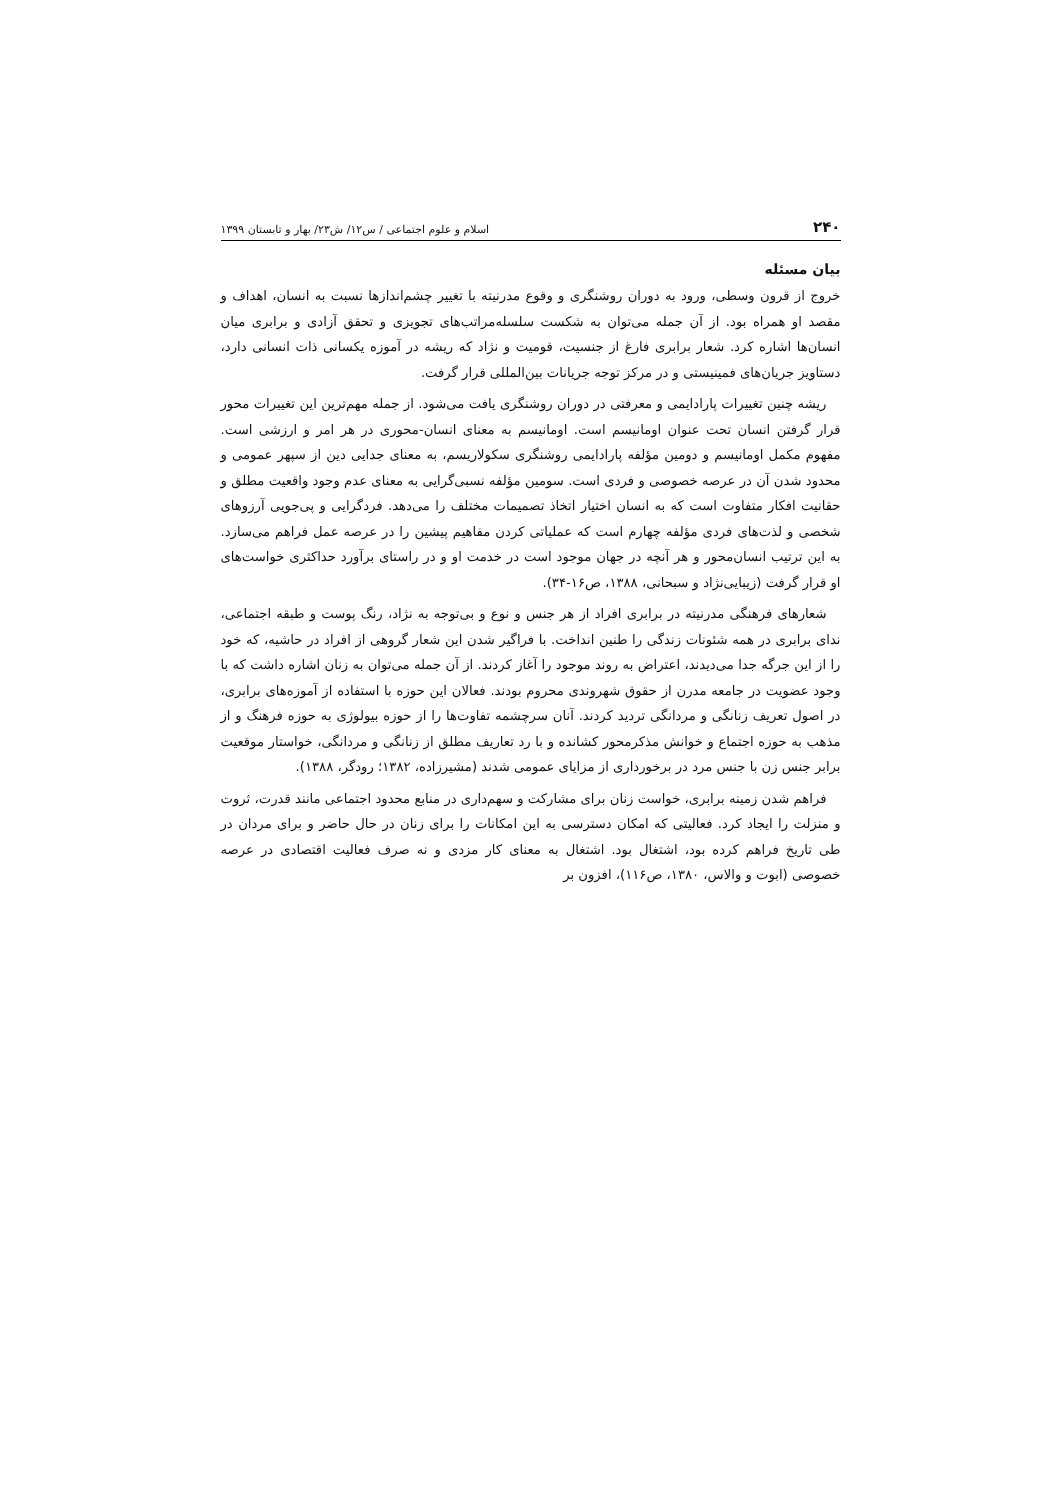۲۴۰ اسلام و علوم اجتماعی / س۱۲/ ش۲۳/ بهار و تابستان ۱۳۹۹
بیان مسئله
خروج از قرون وسطی، ورود به دوران روشنگری و وقوع مدرنیته با تغییر چشم‌اندازها نسبت به انسان، اهداف و مقصد او همراه بود. از آن جمله می‌توان به شکست سلسله‌مراتب‌های تجویزی و تحقق آزادی و برابری میان انسان‌ها اشاره کرد. شعار برابری فارغ از جنسیت، قومیت و نژاد که ریشه در آموزه یکسانی ذات انسانی دارد، دستاویز جریان‌های فمینیستی و در مرکز توجه جریانات بین‌المللی قرار گرفت.
ریشه چنین تغییرات پارادایمی و معرفتی در دوران روشنگری یافت می‌شود. از جمله مهم‌ترین این تغییرات محور قرار گرفتن انسان تحت عنوان اومانیسم است. اومانیسم به معنای انسان-محوری در هر امر و ارزشی است. مفهوم مکمل اومانیسم و دومین مؤلفه پارادایمی روشنگری سکولاریسم، به معنای جدایی دین از سپهر عمومی و محدود شدن آن در عرصه خصوصی و فردی است. سومین مؤلفه نسبی‌گرایی به معنای عدم وجود واقعیت مطلق و حقانیت افکار متفاوت است که به انسان اختیار اتخاذ تصمیمات مختلف را می‌دهد. فردگرایی و پی‌جویی آرزوهای شخصی و لذت‌های فردی مؤلفه چهارم است که عملیاتی کردن مفاهیم پیشین را در عرصه عمل فراهم می‌سازد. به این ترتیب انسان‌محور و هر آنچه در جهان موجود است در خدمت او و در راستای برآورد حداکثری خواست‌های او قرار گرفت (زیبایی‌نژاد و سبحانی، ۱۳۸۸، ص۱۶-۳۴).
شعارهای فرهنگی مدرنیته در برابری افراد از هر جنس و نوع و بی‌توجه به نژاد، رنگ پوست و طبقه اجتماعی، ندای برابری در همه شئونات زندگی را طنین انداخت. با فراگیر شدن این شعار گروهی از افراد در حاشیه، که خود را از این جرگه جدا می‌دیدند، اعتراض به روند موجود را آغاز کردند. از آن جمله می‌توان به زنان اشاره داشت که با وجود عضویت در جامعه مدرن از حقوق شهروندی محروم بودند. فعالان این حوزه با استفاده از آموزه‌های برابری، در اصول تعریف زنانگی و مردانگی تردید کردند. آنان سرچشمه تفاوت‌ها را از حوزه بیولوژی به حوزه فرهنگ و از مذهب به حوزه اجتماع و خوانش مذکرمحور کشانده و با رد تعاریف مطلق از زنانگی و مردانگی، خواستار موقعیت برابر جنس زن با جنس مرد در برخورداری از مزایای عمومی شدند (مشیرزاده، ۱۳۸۲؛ رودگر، ۱۳۸۸).
فراهم شدن زمینه برابری، خواست زنان برای مشارکت و سهم‌داری در منابع محدود اجتماعی مانند قدرت، ثروت و منزلت را ایجاد کرد. فعالیتی که امکان دسترسی به این امکانات را برای زنان در حال حاضر و برای مردان در طی تاریخ فراهم کرده بود، اشتغال بود. اشتغال به معنای کار مزدی و نه صرف فعالیت اقتصادی در عرصه خصوصی (ابوت و والاس، ۱۳۸۰، ص۱۱۶)، افزون بر